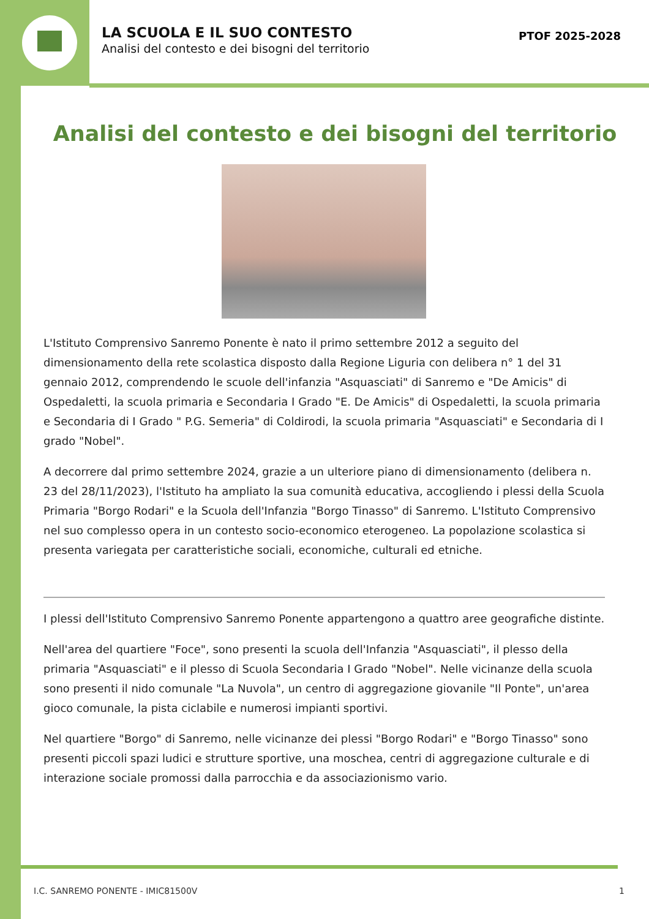LA SCUOLA E IL SUO CONTESTO
Analisi del contesto e dei bisogni del territorio
PTOF 2025-2028
Analisi del contesto e dei bisogni del territorio
L'Istituto Comprensivo Sanremo Ponente è nato il primo settembre 2012 a seguito del dimensionamento della rete scolastica disposto dalla Regione Liguria con delibera n° 1 del 31 gennaio 2012, comprendendo le scuole dell'infanzia "Asquasciati" di Sanremo e "De Amicis" di Ospedaletti, la scuola primaria e Secondaria I Grado "E. De Amicis" di Ospedaletti, la scuola primaria e Secondaria di I Grado " P.G. Semeria" di Coldirodi, la scuola primaria "Asquasciati" e Secondaria di I grado "Nobel".
A decorrere dal primo settembre 2024, grazie a un ulteriore piano di dimensionamento (delibera n. 23 del 28/11/2023), l'Istituto ha ampliato la sua comunità educativa, accogliendo i plessi della Scuola Primaria "Borgo Rodari" e la Scuola dell'Infanzia "Borgo Tinasso" di Sanremo. L'Istituto Comprensivo nel suo complesso opera in un contesto socio-economico eterogeneo. La popolazione scolastica si presenta variegata per caratteristiche sociali, economiche, culturali ed etniche.
I plessi dell'Istituto Comprensivo Sanremo Ponente appartengono a quattro aree geografiche distinte.
Nell'area del quartiere "Foce", sono presenti la scuola dell'Infanzia "Asquasciati", il plesso della primaria "Asquasciati" e il plesso di Scuola Secondaria I Grado "Nobel". Nelle vicinanze della scuola sono presenti il nido comunale "La Nuvola", un centro di aggregazione giovanile "Il Ponte", un'area gioco comunale, la pista ciclabile e numerosi impianti sportivi.
Nel quartiere "Borgo" di Sanremo, nelle vicinanze dei plessi "Borgo Rodari" e "Borgo Tinasso" sono presenti piccoli spazi ludici e strutture sportive, una moschea, centri di aggregazione culturale e di interazione sociale promossi dalla parrocchia e da associazionismo vario.
I.C. SANREMO PONENTE - IMIC81500V 1